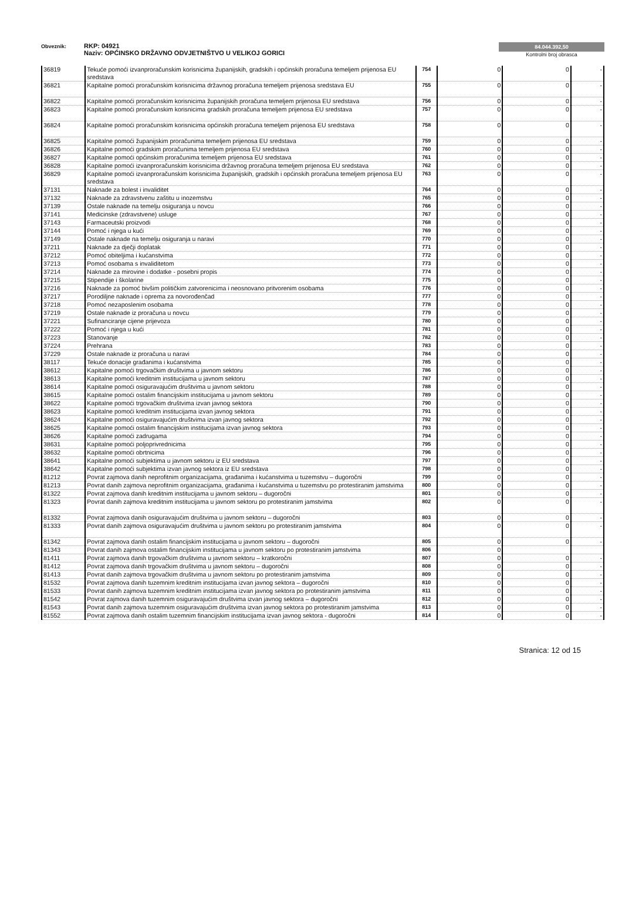Obveznik: RKP: 04921
Naziv: OPĆINSKO DRŽAVNO ODVJETNIŠTVO U VELIKOJ GORICI
84.044.392,50
Kontrolni broj obrasca
| 36819 | Tekuće pomoći izvanproračunskim korisnicima županijskih, gradskih i općinskih proračuna temeljem prijenosa EU sredstava | 754 | 0 | 0 | - |
| 36821 | Kapitalne pomoći proračunskim korisnicima državnog proračuna temeljem prijenosa sredstava EU | 755 | 0 | 0 | - |
| 36822 | Kapitalne pomoći proračunskim korisnicima županijskih proračuna temeljem prijenosa EU sredstava | 756 | 0 | 0 | - |
| 36823 | Kapitalne pomoći proračunskim korisnicima gradskih proračuna temeljem prijenosa EU sredstava | 757 | 0 | 0 | - |
| 36824 | Kapitalne pomoći proračunskim korisnicima općinskih proračuna temeljem prijenosa EU sredstava | 758 | 0 | 0 | - |
| 36825 | Kapitalne pomoći županijskim proračunima temeljem prijenosa EU sredstava | 759 | 0 | 0 | - |
| 36826 | Kapitalne pomoći gradskim proračunima temeljem prijenosa EU sredstava | 760 | 0 | 0 | - |
| 36827 | Kapitalne pomoći općinskim proračunima temeljem prijenosa EU sredstava | 761 | 0 | 0 | - |
| 36828 | Kapitalne pomoći izvanproračunskim korisnicima državnog proračuna temeljem prijenosa EU sredstava | 762 | 0 | 0 | - |
| 36829 | Kapitalne pomoći izvanproračunskim korisnicima županijskih, gradskih i općinskih proračuna temeljem prijenosa EU sredstava | 763 | 0 | 0 | - |
| 37131 | Naknade za bolest i invaliditet | 764 | 0 | 0 | - |
| 37132 | Naknade za zdravstvenu zaštitu u inozemstvu | 765 | 0 | 0 | - |
| 37139 | Ostale naknade na temelju osiguranja u novcu | 766 | 0 | 0 | - |
| 37141 | Medicinske (zdravstvene) usluge | 767 | 0 | 0 | - |
| 37143 | Farmaceutski proizvodi | 768 | 0 | 0 | - |
| 37144 | Pomoć i njega u kući | 769 | 0 | 0 | - |
| 37149 | Ostale naknade na temelju osiguranja u naravi | 770 | 0 | 0 | - |
| 37211 | Naknade za dječji doplatak | 771 | 0 | 0 | - |
| 37212 | Pomoć obiteljima i kućanstvima | 772 | 0 | 0 | - |
| 37213 | Pomoć osobama s invaliditetom | 773 | 0 | 0 | - |
| 37214 | Naknade za mirovine i dodatke - posebni propis | 774 | 0 | 0 | - |
| 37215 | Stipendije i školarine | 775 | 0 | 0 | - |
| 37216 | Naknade za pomoć bivšim političkim zatvorenicima i neosnovano pritvorenim osobama | 776 | 0 | 0 | - |
| 37217 | Porodiljne naknade i oprema za novorođenčad | 777 | 0 | 0 | - |
| 37218 | Pomoć nezaposlenim osobama | 778 | 0 | 0 | - |
| 37219 | Ostale naknade iz proračuna u novcu | 779 | 0 | 0 | - |
| 37221 | Sufinanciranje cijene prijevoza | 780 | 0 | 0 | - |
| 37222 | Pomoć i njega u kući | 781 | 0 | 0 | - |
| 37223 | Stanovanje | 782 | 0 | 0 | - |
| 37224 | Prehrana | 783 | 0 | 0 | - |
| 37229 | Ostale naknade iz proračuna u naravi | 784 | 0 | 0 | - |
| 38117 | Tekuće donacije građanima i kućanstvima | 785 | 0 | 0 | - |
| 38612 | Kapitalne pomoći trgovačkim društvima u javnom sektoru | 786 | 0 | 0 | - |
| 38613 | Kapitalne pomoći kreditnim institucijama u javnom sektoru | 787 | 0 | 0 | - |
| 38614 | Kapitalne pomoći osiguravajućim društvima u javnom sektoru | 788 | 0 | 0 | - |
| 38615 | Kapitalne pomoći ostalim financijskim institucijama u javnom sektoru | 789 | 0 | 0 | - |
| 38622 | Kapitalne pomoći trgovačkim društvima izvan javnog sektora | 790 | 0 | 0 | - |
| 38623 | Kapitalne pomoći kreditnim institucijama izvan javnog sektora | 791 | 0 | 0 | - |
| 38624 | Kapitalne pomoći osiguravajućim društvima izvan javnog sektora | 792 | 0 | 0 | - |
| 38625 | Kapitalne pomoći ostalim financijskim institucijama izvan javnog sektora | 793 | 0 | 0 | - |
| 38626 | Kapitalne pomoći zadrugama | 794 | 0 | 0 | - |
| 38631 | Kapitalne pomoći poljoprivrednicima | 795 | 0 | 0 | - |
| 38632 | Kapitalne pomoći obrtnicima | 796 | 0 | 0 | - |
| 38641 | Kapitalne pomoći subjektima u javnom sektoru iz EU sredstava | 797 | 0 | 0 | - |
| 38642 | Kapitalne pomoći subjektima izvan javnog sektora iz EU sredstava | 798 | 0 | 0 | - |
| 81212 | Povrat zajmova danih neprofitnim organizacijama, građanima i kućanstvima u tuzemstvu – dugoročni | 799 | 0 | 0 | - |
| 81213 | Povrat danih zajmova neprofitnim organizacijama, građanima i kućanstvima u tuzemstvu po protestiranim jamstvima | 800 | 0 | 0 | - |
| 81322 | Povrat zajmova danih kreditnim institucijama u javnom sektoru – dugoročni | 801 | 0 | 0 | - |
| 81323 | Povrat danih zajmova kreditnim institucijama u javnom sektoru po protestiranim jamstvima | 802 | 0 | 0 | - |
| 81332 | Povrat zajmova danih osiguravajućim društvima u javnom sektoru – dugoročni | 803 | 0 | 0 | - |
| 81333 | Povrat danih zajmova osiguravajućim društvima u javnom sektoru po protestiranim jamstvima | 804 | 0 | 0 | - |
| 81342 | Povrat zajmova danih ostalim financijskim institucijama u javnom sektoru – dugoročni | 805 | 0 | 0 | - |
| 81343 | Povrat danih zajmova ostalim financijskim institucijama u javnom sektoru po protestiranim jamstvima | 806 | 0 | | |
| 81411 | Povrat zajmova danih trgovačkim društvima u javnom sektoru – kratkoročni | 807 | 0 | 0 | - |
| 81412 | Povrat zajmova danih trgovačkim društvima u javnom sektoru – dugoročni | 808 | 0 | 0 | - |
| 81413 | Povrat danih zajmova trgovačkim društvima u javnom sektoru po protestiranim jamstvima | 809 | 0 | 0 | - |
| 81532 | Povrat zajmova danih tuzemnim kreditnim institucijama izvan javnog sektora – dugoročni | 810 | 0 | 0 | - |
| 81533 | Povrat danih zajmova tuzemnim kreditnim institucijama izvan javnog sektora po protestiranim jamstvima | 811 | 0 | 0 | - |
| 81542 | Povrat zajmova danih tuzemnim osiguravajućim društvima izvan javnog sektora – dugoročni | 812 | 0 | 0 | - |
| 81543 | Povrat danih zajmova tuzemnim osiguravajućim društvima izvan javnog sektora po protestiranim jamstvima | 813 | 0 | 0 | - |
| 81552 | Povrat zajmova danih ostalim tuzemnim financijskim institucijama izvan javnog sektora - dugoročni | 814 | 0 | 0 | - |
Stranica: 12 od 15